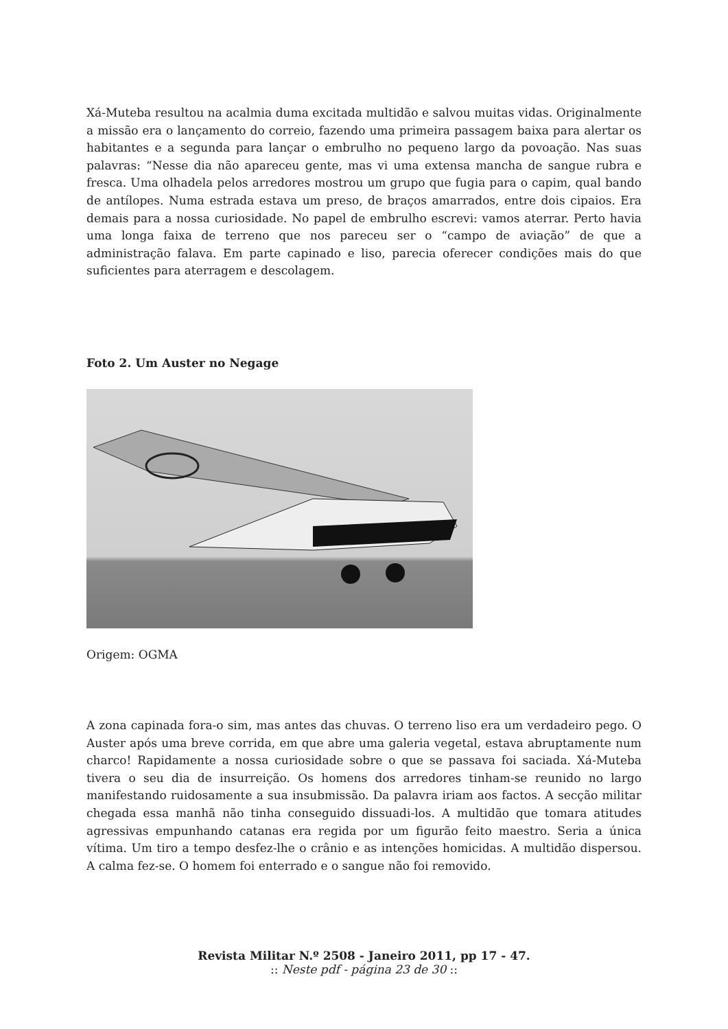Xá-Muteba resultou na acalmia duma excitada multidão e salvou muitas vidas. Originalmente a missão era o lançamento do correio, fazendo uma primeira passagem baixa para alertar os habitantes e a segunda para lançar o embrulho no pequeno largo da povoação. Nas suas palavras: “Nesse dia não apareceu gente, mas vi uma extensa mancha de sangue rubra e fresca. Uma olhadela pelos arredores mostrou um grupo que fugia para o capim, qual bando de antílopes. Numa estrada estava um preso, de braços amarrados, entre dois cipaios. Era demais para a nossa curiosidade. No papel de embrulho escrevi: vamos aterrar. Perto havia uma longa faixa de terreno que nos pareceu ser o “campo de aviação” de que a administração falava. Em parte capinado e liso, parecia oferecer condições mais do que suficientes para aterragem e descolagem.
Foto 2. Um Auster no Negage
Origem: OGMA
A zona capinada fora-o sim, mas antes das chuvas. O terreno liso era um verdadeiro pego. O Auster após uma breve corrida, em que abre uma galeria vegetal, estava abruptamente num charco! Rapidamente a nossa curiosidade sobre o que se passava foi saciada. Xá-Muteba tivera o seu dia de insurreição. Os homens dos arredores tinham-se reunido no largo manifestando ruidosamente a sua insubmissão. Da palavra iriam aos factos. A secção militar chegada essa manhã não tinha conseguido dissuadi-los. A multidão que tomara atitudes agressivas empunhando catanas era regida por um figurão feito maestro. Seria a única vítima. Um tiro a tempo desfez-lhe o crânio e as intenções homicidas. A multidão dispersou. A calma fez-se. O homem foi enterrado e o sangue não foi removido.
Revista Militar N.º 2508 - Janeiro 2011, pp 17 - 47.
:: Neste pdf - página 23 de 30 ::